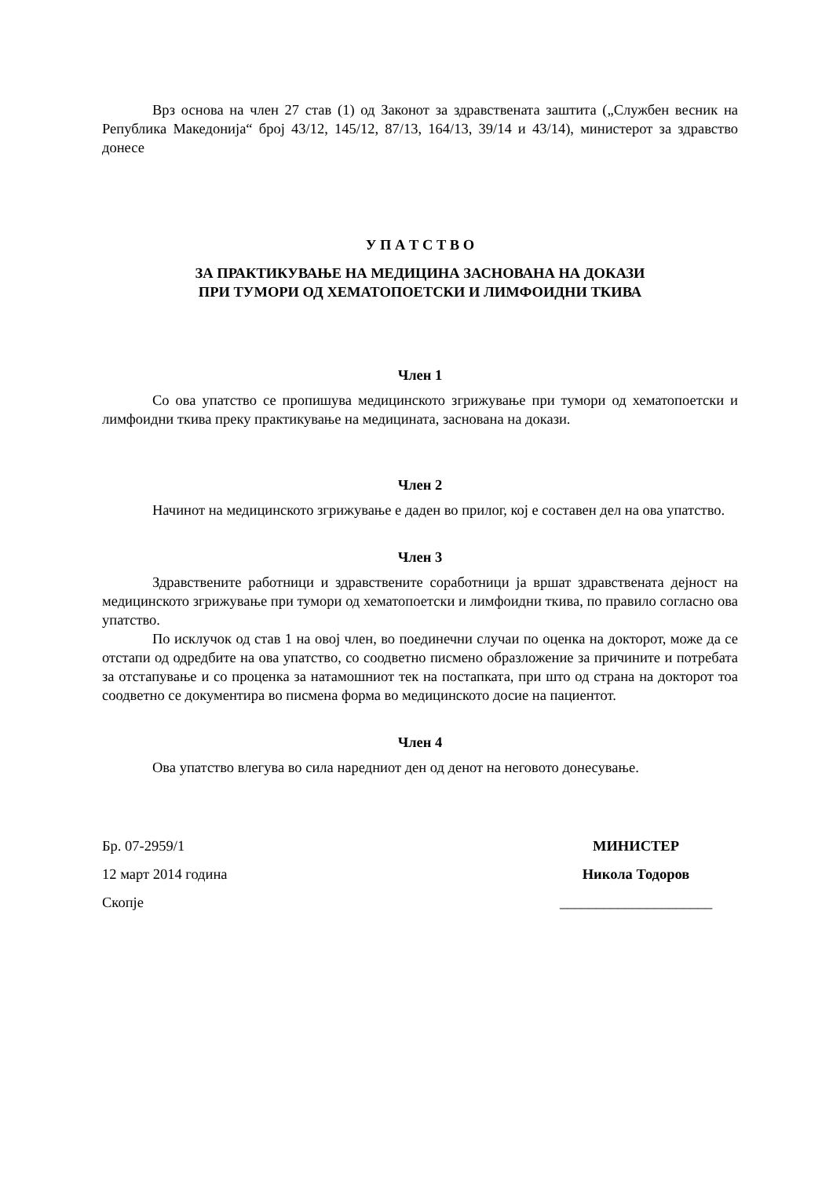Врз основа на член 27 став (1) од Законот за здравствената заштита („Службен весник на Република Македонија“ број 43/12, 145/12, 87/13, 164/13, 39/14 и 43/14), министерот за здравство донесе
У П А Т С Т В О
ЗА ПРАКТИКУВАЊЕ НА МЕДИЦИНА ЗАСНОВАНА НА ДОКАЗИ
ПРИ ТУМОРИ ОД ХЕМАТОПОЕТСКИ И ЛИМФОИДНИ ТКИВА
Член 1
Со ова упатство се пропишува медицинското згрижување при тумори од хематопоетски и лимфоидни ткива преку практикување на медицината, заснована на докази.
Член 2
Начинот на медицинското згрижување е даден во прилог, кој е составен дел на ова упатство.
Член 3
Здравствените работници и здравствените соработници ја вршат здравствената дејност на медицинското згрижување при тумори од хематопоетски и лимфоидни ткива, по правило согласно ова упатство.
По исклучок од став 1 на овој член, во поединечни случаи по оценка на докторот, може да се отстапи од одредбите на ова упатство, со соодветно писмено образложение за причините и потребата за отстапување и со проценка за натамошниот тек на постапката, при што од страна на докторот тоа соодветно се документира во писмена форма во медицинското досие на пациентот.
Член 4
Ова упатство влегува во сила наредниот ден од денот на неговото донесување.
Бр. 07-2959/1
12 март 2014 година
Скопје
МИНИСТЕР
Никола Тодоров
_____________________